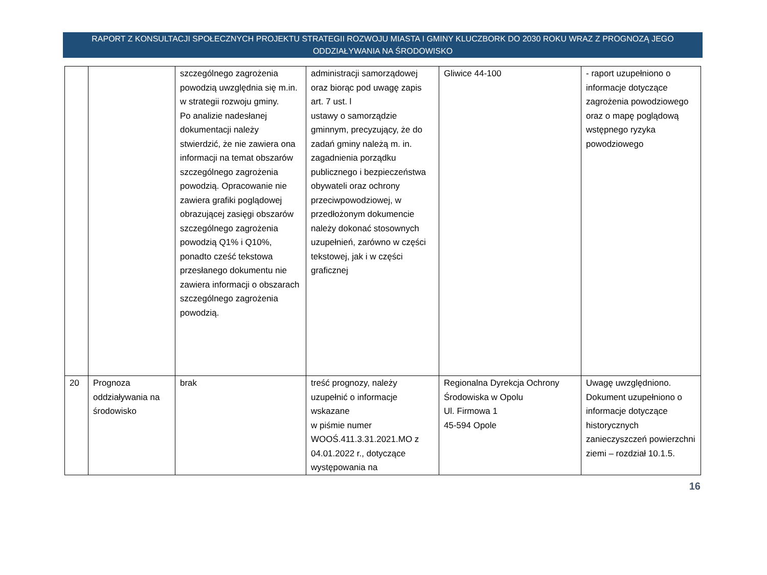RAPORT Z KONSULTACJI SPOŁECZNYCH PROJEKTU STRATEGII ROZWOJU MIASTA I GMINY KLUCZBORK DO 2030 ROKU WRAZ Z PROGNOZĄ JEGO
ODDZIAŁYWANIA NA ŚRODOWISKO
| | | szczególnego zagrożenia powodzią uwzględnia się m.in. w strategii rozwoju gminy. Po analizie nadesłanej dokumentacji należy stwierdzić, że nie zawiera ona informacji na temat obszarów szczególnego zagrożenia powodzią. Opracowanie nie zawiera grafiki poglądowej obrazującej zasięgi obszarów szczególnego zagrożenia powodzią Q1% i Q10%, ponadto cześć tekstowa przesłanego dokumentu nie zawiera informacji o obszarach szczególnego zagrożenia powodzią. | administracji samorządowej oraz biorąc pod uwagę zapis art. 7 ust. l ustawy o samorządzie gminnym, precyzujący, że do zadań gminy należą m. in. zagadnienia porządku publicznego i bezpieczeństwa obywateli oraz ochrony przeciwpowodziowej, w przedłożonym dokumencie należy dokonać stosownych uzupełnień, zarówno w części tekstowej, jak i w części graficznej | Gliwice 44-100 | - raport uzupełniono o informacje dotyczące zagrożenia powodziowego oraz o mapę poglądową wstępnego ryzyka powodziowego |
| 20 | Prognoza oddziaływania na środowisko | brak | treść prognozy, należy uzupełnić o informacje wskazane w piśmie numer WOOŚ.411.3.31.2021.MO z 04.01.2022 r., dotyczące występowania na | Regionalna Dyrekcja Ochrony Środowiska w Opolu Ul. Firmowa 1 45-594 Opole | Uwagę uwzględniono. Dokument uzupełniono o informacje dotyczące historycznych zanieczyszczeń powierzchni ziemi – rozdział 10.1.5. |
16